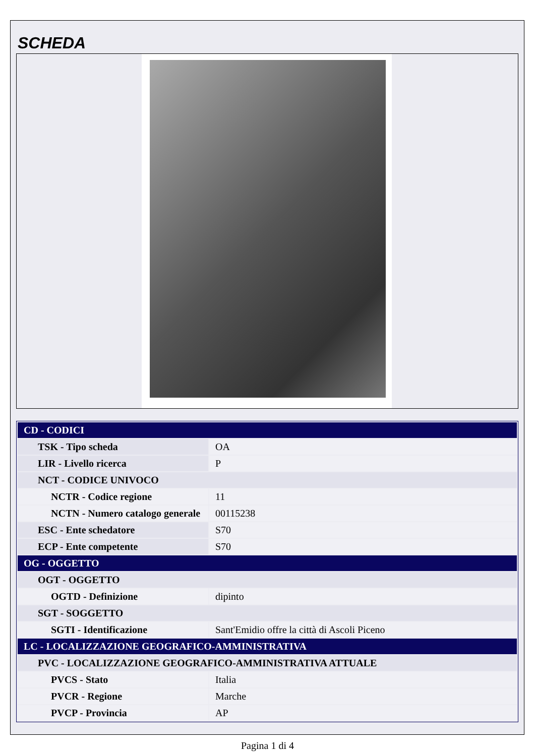SCHEDA
| CD - CODICI | |
| --- | --- |
| TSK - Tipo scheda | OA |
| LIR - Livello ricerca | P |
| NCT - CODICE UNIVOCO | |
| NCTR - Codice regione | 11 |
| NCTN - Numero catalogo generale | 00115238 |
| ESC - Ente schedatore | S70 |
| ECP - Ente competente | S70 |
| OG - OGGETTO | |
| OGT - OGGETTO | |
| OGTD - Definizione | dipinto |
| SGT - SOGGETTO | |
| SGTI - Identificazione | Sant'Emidio offre la città di Ascoli Piceno |
| LC - LOCALIZZAZIONE GEOGRAFICO-AMMINISTRATIVA | |
| PVC - LOCALIZZAZIONE GEOGRAFICO-AMMINISTRATIVA ATTUALE | |
| PVCS - Stato | Italia |
| PVCR - Regione | Marche |
| PVCP - Provincia | AP |
Pagina 1 di 4